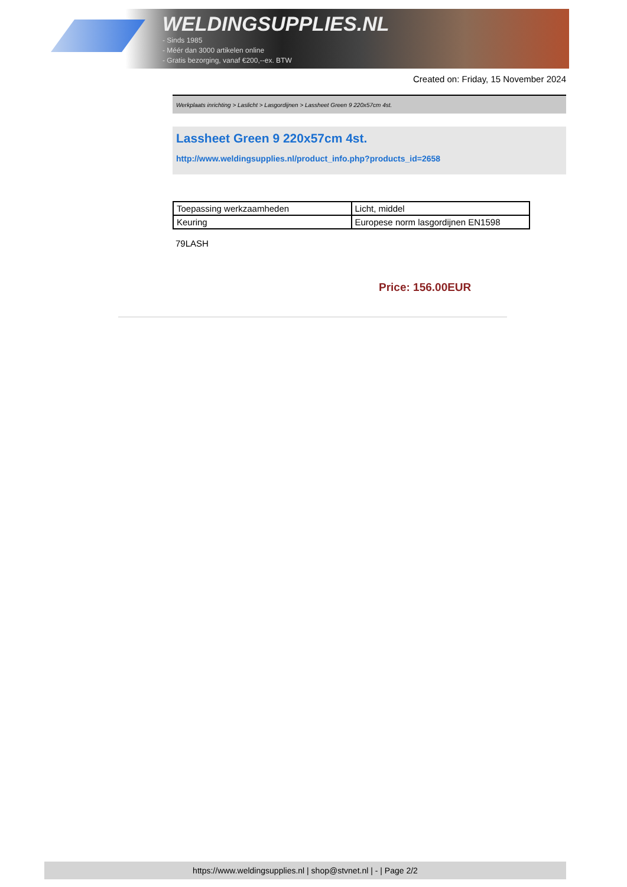WELDINGSUPPLIES.NL
- Sinds 1985
- Méér dan 3000 artikelen online
- Gratis bezorging, vanaf €200,--ex. BTW
Created on: Friday, 15 November 2024
Werkplaats inrichting > Laslicht > Lasgordijnen > Lassheet Green 9 220x57cm 4st.
Lassheet Green 9 220x57cm 4st.
http://www.weldingsupplies.nl/product_info.php?products_id=2658
| Toepassing werkzaamheden | Licht, middel |
| Keuring | Europese norm lasgordijnen EN1598 |
79LASH
Price: 156.00EUR
https://www.weldingsupplies.nl | shop@stvnet.nl | - | Page 2/2